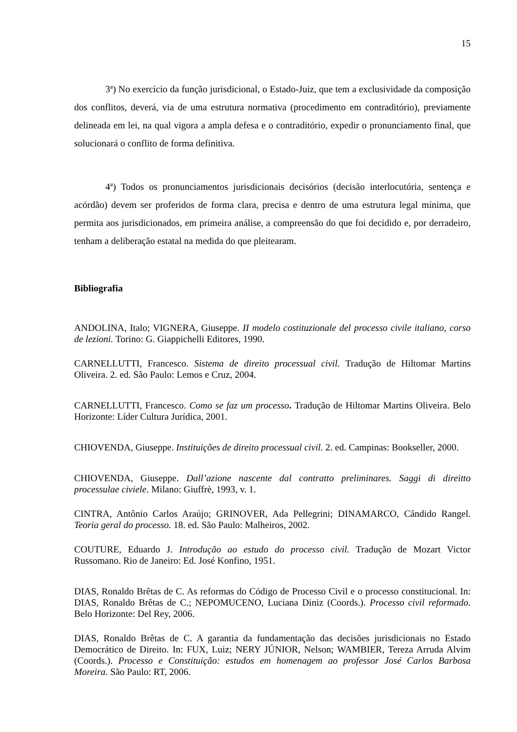15
3ª) No exercício da função jurisdicional, o Estado-Juiz, que tem a exclusividade da composição dos conflitos, deverá, via de uma estrutura normativa (procedimento em contraditório), previamente delineada em lei, na qual vigora a ampla defesa e o contraditório, expedir o pronunciamento final, que solucionará o conflito de forma definitiva.
4ª) Todos os pronunciamentos jurisdicionais decisórios (decisão interlocutória, sentença e acórdão) devem ser proferidos de forma clara, precisa e dentro de uma estrutura legal mínima, que permita aos jurisdicionados, em primeira análise, a compreensão do que foi decidido e, por derradeiro, tenham a deliberação estatal na medida do que pleitearam.
Bibliografia
ANDOLINA, Italo; VIGNERA, Giuseppe. II modelo costituzionale del processo civile italiano, corso de lezioni. Torino: G. Giappichelli Editores, 1990.
CARNELLUTTI, Francesco. Sistema de direito processual civil. Tradução de Hiltomar Martins Oliveira. 2. ed. São Paulo: Lemos e Cruz, 2004.
CARNELLUTTI, Francesco. Como se faz um processo. Tradução de Hiltomar Martins Oliveira. Belo Horizonte: Líder Cultura Jurídica, 2001.
CHIOVENDA, Giuseppe. Instituições de direito processual civil. 2. ed. Campinas: Bookseller, 2000.
CHIOVENDA, Giuseppe. Dall’azione nascente dal contratto preliminares. Saggi di direitto processulae civiele. Milano: Giuffrè, 1993, v. 1.
CINTRA, Antônio Carlos Araújo; GRINOVER, Ada Pellegrini; DINAMARCO, Cândido Rangel. Teoria geral do processo. 18. ed. São Paulo: Malheiros, 2002.
COUTURE, Eduardo J. Introdução ao estudo do processo civil. Tradução de Mozart Victor Russomano. Rio de Janeiro: Ed. José Konfino, 1951.
DIAS, Ronaldo Brêtas de C. As reformas do Código de Processo Civil e o processo constitucional. In: DIAS, Ronaldo Brêtas de C.; NEPOMUCENO, Luciana Diniz (Coords.). Processo civil reformado. Belo Horizonte: Del Rey, 2006.
DIAS, Ronaldo Brêtas de C. A garantia da fundamentação das decisões jurisdicionais no Estado Democrático de Direito. In: FUX, Luiz; NERY JÚNIOR, Nelson; WAMBIER, Tereza Arruda Alvim (Coords.). Processo e Constituição: estudos em homenagem ao professor José Carlos Barbosa Moreira. São Paulo: RT, 2006.